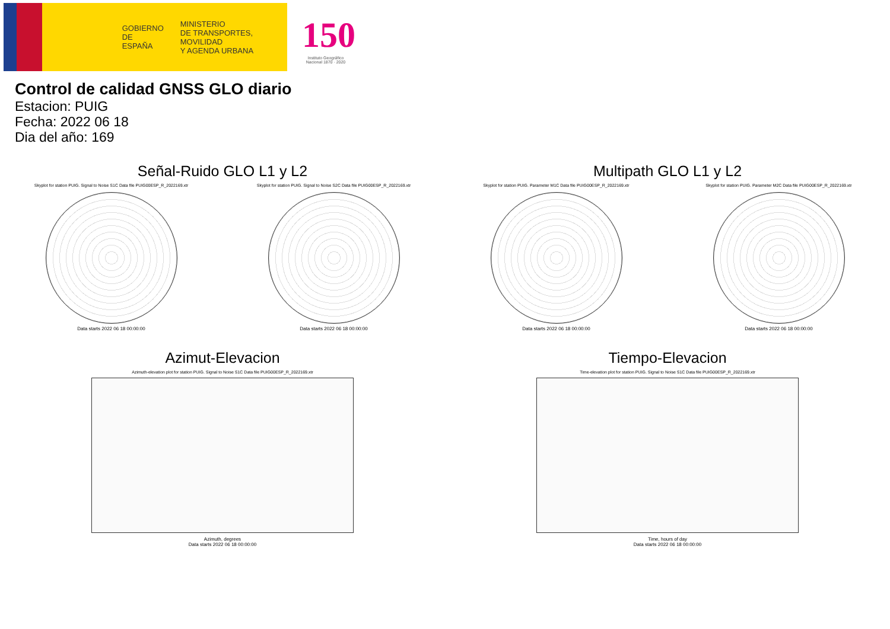GOBIERNO
DE ESPAÑA
MINISTERIO
DE TRANSPORTES, MOVILIDAD
Y AGENDA URBANA
150
Instituto Geográfico Nacional 1870 · 2020
Control de calidad GNSS GLO diario
Estacion: PUIG
Fecha: 2022 06 18
Dia del año: 169
Señal-Ruido GLO L1 y L2
Skyplot for station PUIG. Signal to Noise S1C Data file PUIG00ESP_R_2022169.xtr Skyplot for station PUIG. Signal to Noise S2C Data file PUIG00ESP_R_2022169.xtr
Data starts 2022 06 18 00:00:00
Data starts 2022 06 18 00:00:00
Multipath GLO L1 y L2
Skyplot for station PUIG. Parameter M1C Data file PUIG00ESP_R_2022169.xtr Skyplot for station PUIG. Parameter M2C Data file PUIG00ESP_R_2022169.xtr
Data starts 2022 06 18 00:00:00
Data starts 2022 06 18 00:00:00
Azimut-Elevacion
Azimuth-elevation plot for station PUIG. Signal to Noise S1C Data file PUIG00ESP_R_2022169.xtr
Azimuth, degrees
Data starts 2022 06 18 00:00:00
Tiempo-Elevacion
Time-elevation plot for station PUIG. Signal to Noise S1C Data file PUIG00ESP_R_2022169.xtr
Time, hours of day
Data starts 2022 06 18 00:00:00